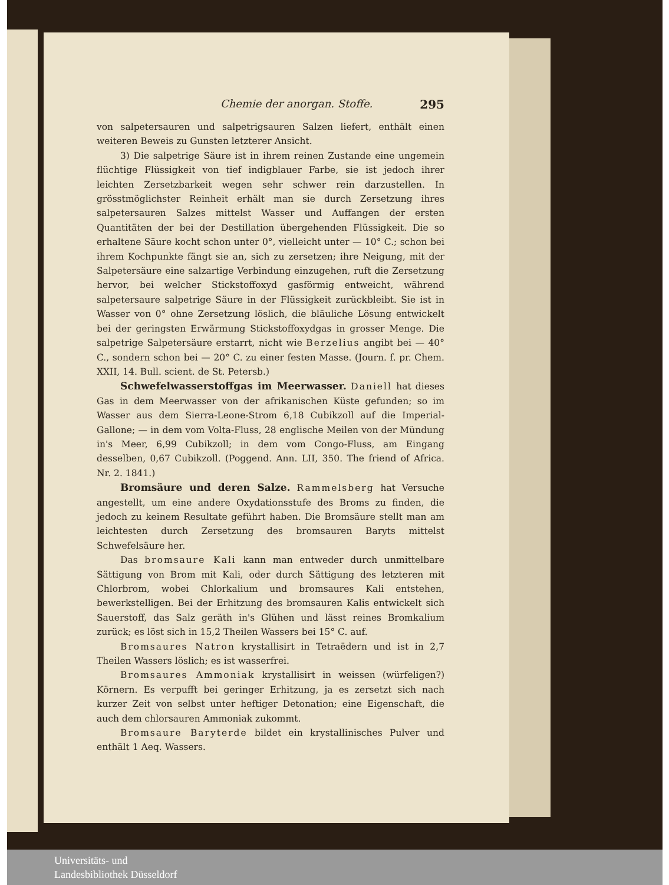Chemie der anorgan. Stoffe. 295
von salpetersauren und salpetrigsauren Salzen liefert, enthält einen weiteren Beweis zu Gunsten letzterer Ansicht.
3) Die salpetrige Säure ist in ihrem reinen Zustande eine ungemein flüchtige Flüssigkeit von tief indigblauer Farbe, sie ist jedoch ihrer leichten Zersetzbarkeit wegen sehr schwer rein darzustellen. In grösstmöglichster Reinheit erhält man sie durch Zersetzung ihres salpetersauren Salzes mittelst Wasser und Auffangen der ersten Quantitäten der bei der Destillation übergehenden Flüssigkeit. Die so erhaltene Säure kocht schon unter 0°, vielleicht unter — 10° C.; schon bei ihrem Kochpunkte fängt sie an, sich zu zersetzen; ihre Neigung, mit der Salpetersäure eine salzartige Verbindung einzugehen, ruft die Zersetzung hervor, bei welcher Stickstoffoxyd gasförmig entweicht, während salpetersaure salpetrige Säure in der Flüssigkeit zurückbleibt. Sie ist in Wasser von 0° ohne Zersetzung löslich, die bläuliche Lösung entwickelt bei der geringsten Erwärmung Stickstoffoxydgas in grosser Menge. Die salpetrige Salpetersäure erstarrt, nicht wie Berzelius angibt bei — 40° C., sondern schon bei — 20° C. zu einer festen Masse. (Journ. f. pr. Chem. XXII, 14. Bull. scient. de St. Petersb.)
Schwefelwasserstoffgas im Meerwasser. Daniell hat dieses Gas in dem Meerwasser von der afrikanischen Küste gefunden; so im Wasser aus dem Sierra-Leone-Strom 6,18 Cubikzoll auf die Imperial-Gallone; — in dem vom Volta-Fluss, 28 englische Meilen von der Mündung in's Meer, 6,99 Cubikzoll; in dem vom Congo-Fluss, am Eingang desselben, 0,67 Cubikzoll. (Poggend. Ann. LII, 350. The friend of Africa. Nr. 2. 1841.)
Bromsäure und deren Salze. Rammelsberg hat Versuche angestellt, um eine andere Oxydationsstufe des Broms zu finden, die jedoch zu keinem Resultate geführt haben. Die Bromsäure stellt man am leichtesten durch Zersetzung des bromsauren Baryts mittelst Schwefelsäure her.
Das bromsaure Kali kann man entweder durch unmittelbare Sättigung von Brom mit Kali, oder durch Sättigung des letzteren mit Chlorbrom, wobei Chlorkalium und bromsaures Kali entstehen, bewerkstelligen. Bei der Erhitzung des bromsauren Kalis entwickelt sich Sauerstoff, das Salz geräth in's Glühen und lässt reines Bromkalium zurück; es löst sich in 15,2 Theilen Wassers bei 15° C. auf.
Bromsaures Natron krystallisirt in Tetraëdern und ist in 2,7 Theilen Wassers löslich; es ist wasserfrei.
Bromsaures Ammoniak krystallisirt in weissen (würfeligen?) Körnern. Es verpufft bei geringer Erhitzung, ja es zersetzt sich nach kurzer Zeit von selbst unter heftiger Detonation; eine Eigenschaft, die auch dem chlorsauren Ammoniak zukommt.
Bromsaure Baryterde bildet ein krystallinisches Pulver und enthält 1 Aeq. Wassers.
Universitäts- und
Landesbibliothek Düsseldorf